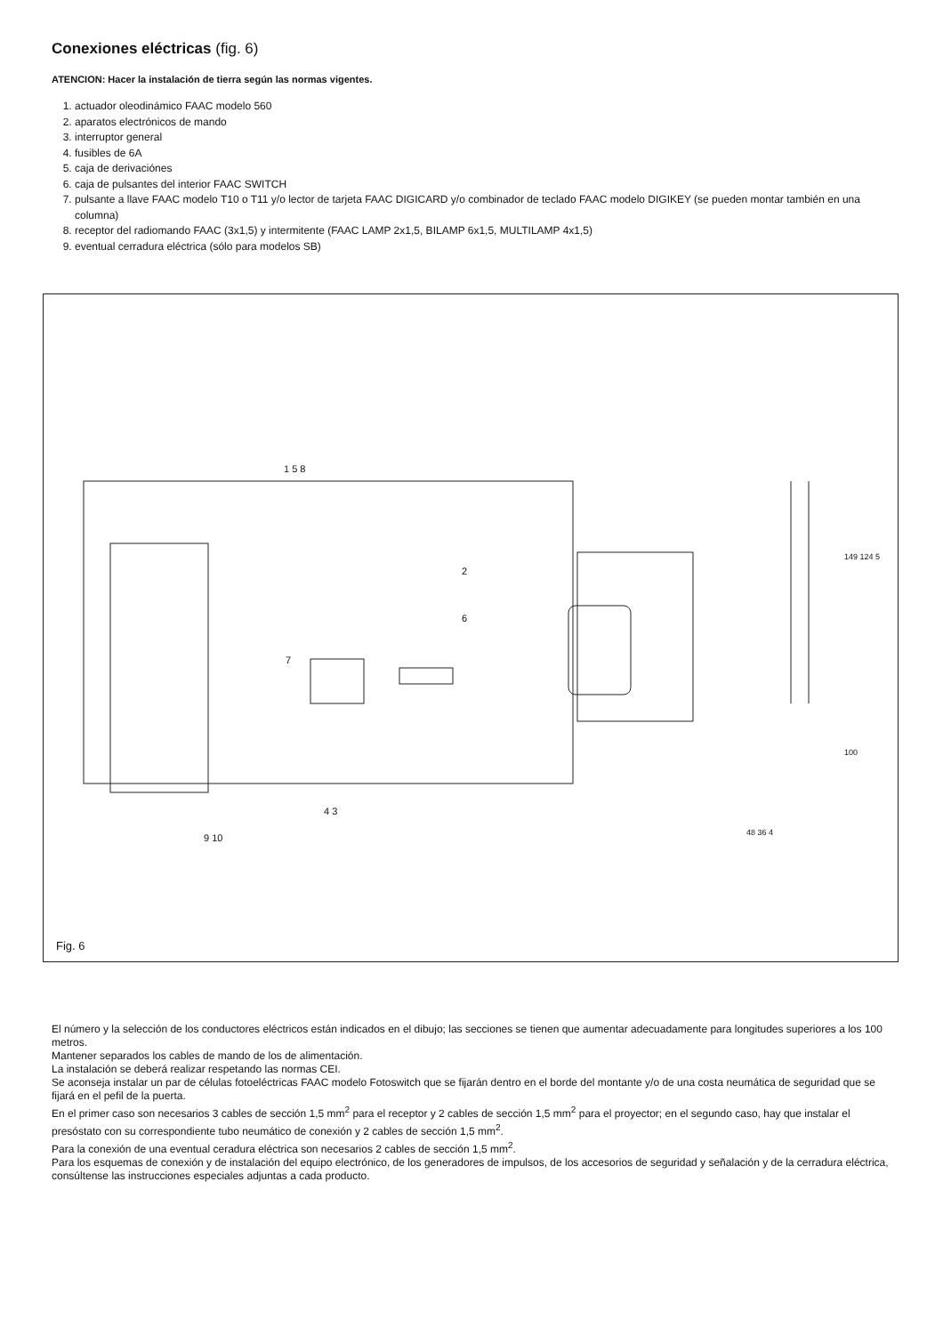Conexiones eléctricas (fig. 6)
ATENCION: Hacer la instalación de tierra según las normas vigentes.
1. actuador oleodinámico FAAC modelo 560
2. aparatos electrónicos de mando
3. interruptor general
4. fusibles de 6A
5. caja de derivaciónes
6. caja de pulsantes del interior FAAC SWITCH
7. pulsante a llave FAAC modelo T10 o T11 y/o lector de tarjeta FAAC DIGICARD y/o combinador de teclado FAAC modelo DIGIKEY (se pueden montar también en una columna)
8. receptor del radiomando FAAC (3x1,5) y intermitente (FAAC LAMP 2x1,5, BILAMP 6x1,5, MULTILAMP 4x1,5)
9. eventual cerradura eléctrica (sólo para modelos SB)
1 5 8
2
6
7
4 3
9 10
149 124 5
100
48 36 4
Fig. 6
El número y la selección de los conductores eléctricos están indicados en el dibujo; las secciones se tienen que aumentar adecuadamente para longitudes superiores a los 100 metros.
Mantener separados los cables de mando de los de alimentación.
La instalación se deberá realizar respetando las normas CEI.
Se aconseja instalar un par de células fotoeléctricas FAAC modelo Fotoswitch que se fijarán dentro en el borde del montante y/o de una costa neumática de seguridad que se fijará en el pefil de la puerta.
En el primer caso son necesarios 3 cables de sección 1,5 mm<sup>2</sup> para el receptor y 2 cables de sección 1,5 mm<sup>2</sup> para el proyector; en el segundo caso, hay que instalar el presóstato con su correspondiente tubo neumático de conexión y 2 cables de sección 1,5 mm<sup>2</sup>.
Para la conexión de una eventual ceradura eléctrica son necesarios 2 cables de sección 1,5 mm<sup>2</sup>.
Para los esquemas de conexión y de instalación del equipo electrónico, de los generadores de impulsos, de los accesorios de seguridad y señalación y de la cerradura eléctrica, consúltense las instrucciones especiales adjuntas a cada producto.